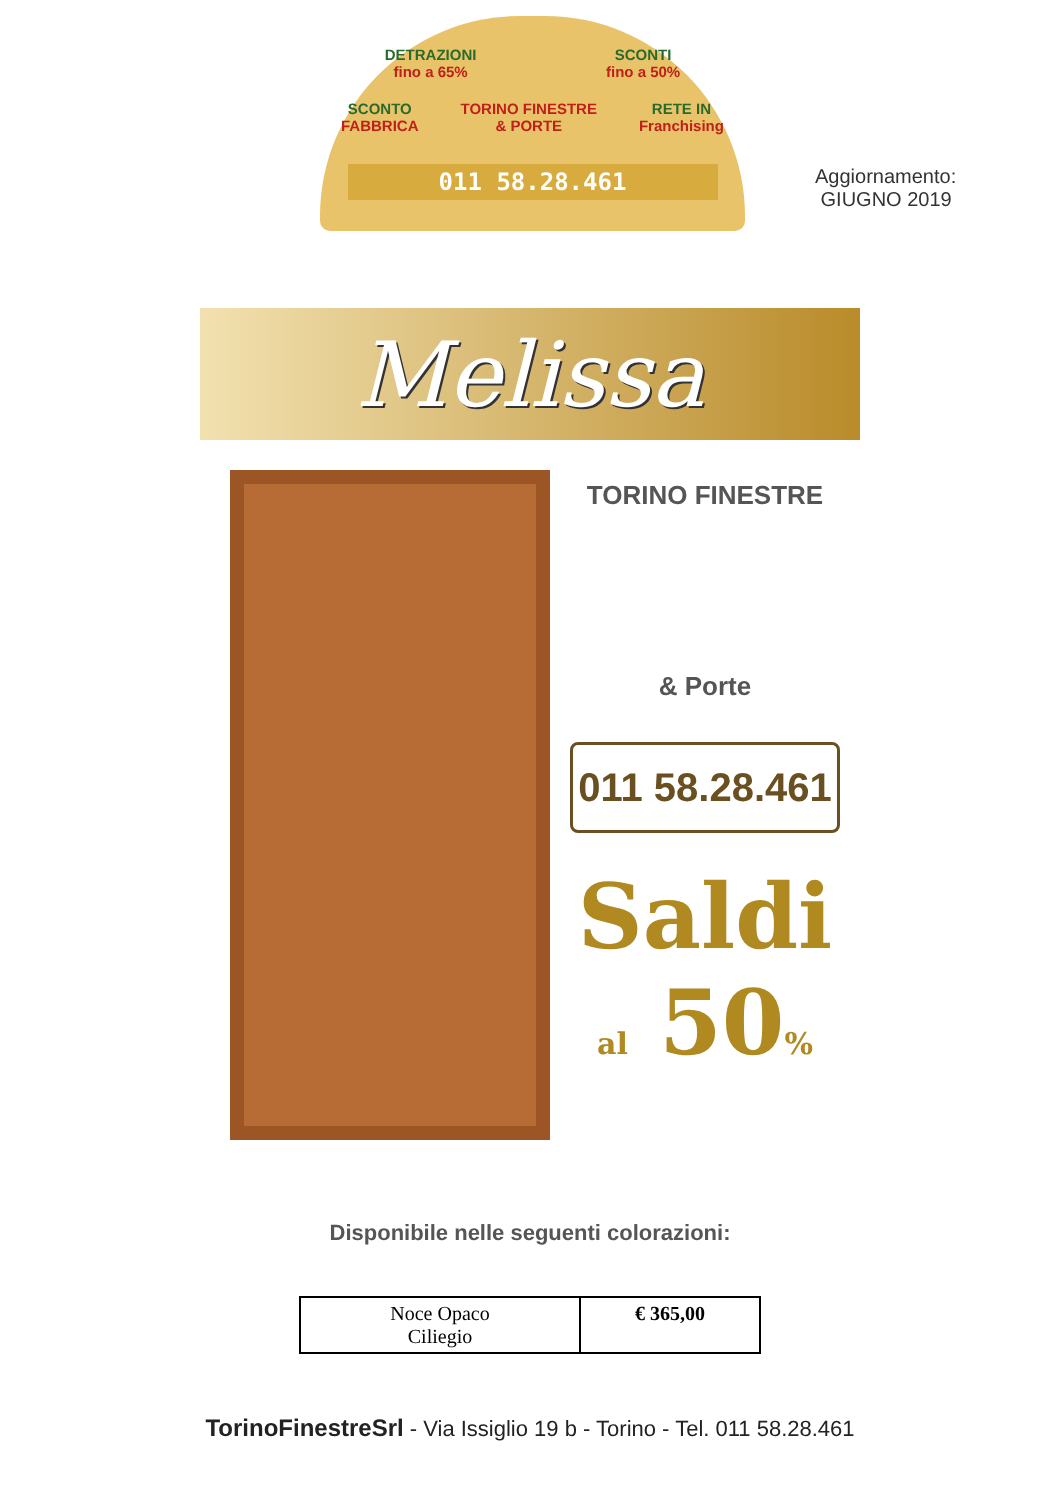DETRAZIONI
fino a 65% SCONTI
fino a 50%
SCONTO
FABBRICA TORINO FINESTRE
& PORTE RETE IN
Franchising
011 58.28.461
Aggiornamento:
GIUGNO 2019
Melissa
TORINO FINESTRE
& Porte
011 58.28.461
Saldi
al 50%
Disponibile nelle seguenti colorazioni:
| Noce Opaco Ciliegio | € 365,00 |
TorinoFinestreSrl - Via Issiglio 19 b - Torino - Tel. 011 58.28.461